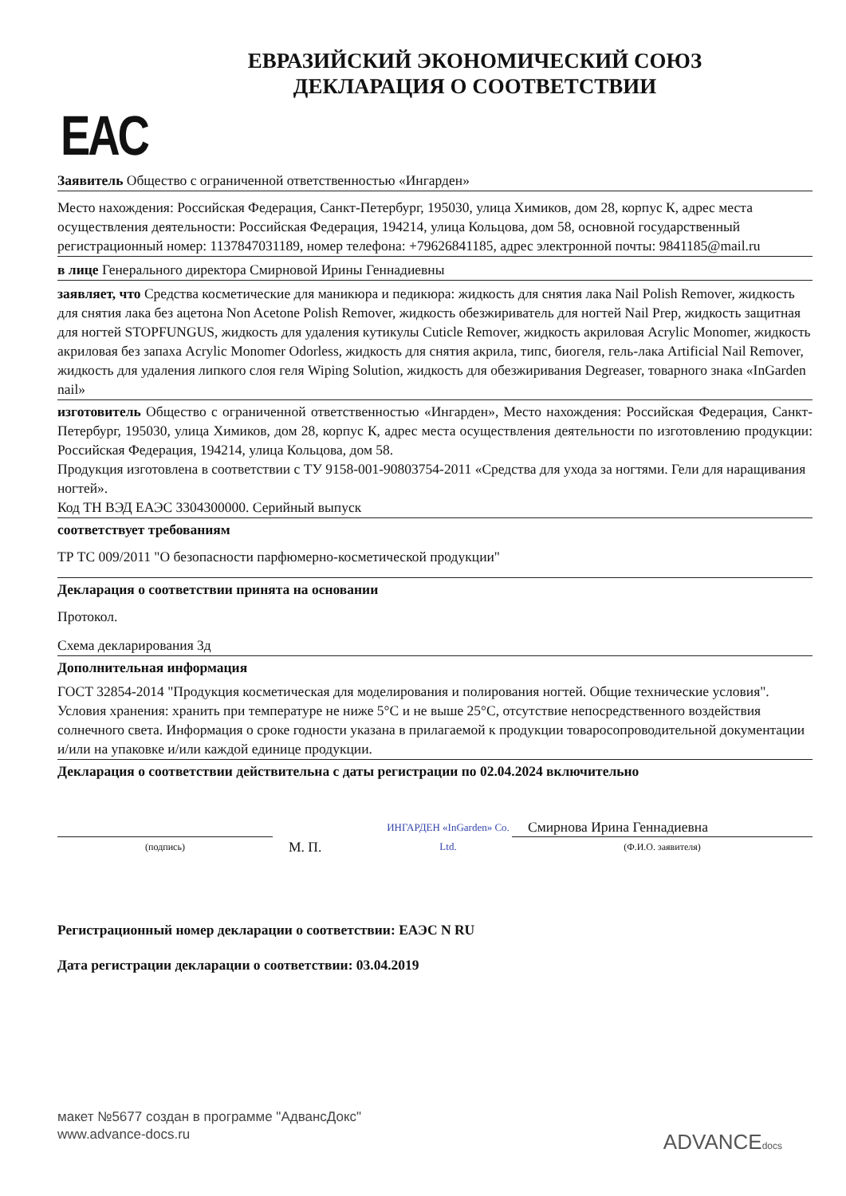ЕВРАЗИЙСКИЙ ЭКОНОМИЧЕСКИЙ СОЮЗ
ДЕКЛАРАЦИЯ О СООТВЕТСТВИИ
EAC
Заявитель Общество с ограниченной ответственностью «Ингарден»
Место нахождения: Российская Федерация, Санкт-Петербург, 195030, улица Химиков, дом 28, корпус К, адрес места осуществления деятельности: Российская Федерация, 194214, улица Кольцова, дом 58, основной государственный регистрационный номер: 1137847031189, номер телефона: +79626841185, адрес электронной почты: 9841185@mail.ru
в лице Генерального директора Смирновой Ирины Геннадиевны
заявляет, что Средства косметические для маникюра и педикюра: жидкость для снятия лака Nail Polish Remover, жидкость для снятия лака без ацетона Non Acetone Polish Remover, жидкость обезжириватель для ногтей Nail Prep, жидкость защитная для ногтей STOPFUNGUS, жидкость для удаления кутикулы Cuticle Remover, жидкость акриловая Acrylic Monomer, жидкость акриловая без запаха Acrylic Monomer Odorless, жидкость для снятия акрила, типс, биогеля, гель-лака Artificial Nail Remover, жидкость для удаления липкого слоя геля Wiping Solution, жидкость для обезжиривания Degreaser, товарного знака «InGarden nail»
изготовитель Общество с ограниченной ответственностью «Ингарден», Место нахождения: Российская Федерация, Санкт-Петербург, 195030, улица Химиков, дом 28, корпус К, адрес места осуществления деятельности по изготовлению продукции: Российская Федерация, 194214, улица Кольцова, дом 58.
Продукция изготовлена в соответствии с ТУ 9158-001-90803754-2011 «Средства для ухода за ногтями. Гели для наращивания ногтей».
Код ТН ВЭД ЕАЭС 3304300000. Серийный выпуск
соответствует требованиям
ТР ТС 009/2011 "О безопасности парфюмерно-косметической продукции"
Декларация о соответствии принята на основании
Протокол.
Схема декларирования 3д
Дополнительная информация
ГОСТ 32854-2014 "Продукция косметическая для моделирования и полирования ногтей. Общие технические условия". Условия хранения: хранить при температуре не ниже 5°С и не выше 25°С, отсутствие непосредственного воздействия солнечного света. Информация о сроке годности указана в прилагаемой к продукции товаросопроводительной документации и/или на упаковке и/или каждой единице продукции.
Декларация о соответствии действительна с даты регистрации по 02.04.2024 включительно
(подпись)
М. П.
ИНГАРДЕН «InGarden» Co. Ltd.
Смирнова Ирина Геннадиевна
(Ф.И.О. заявителя)
Регистрационный номер декларации о соответствии: ЕАЭС N RU
Дата регистрации декларации о соответствии: 03.04.2019
макет №5677 создан в программе "АдвансДокс"
www.advance-docs.ru
ADVANCEdocs